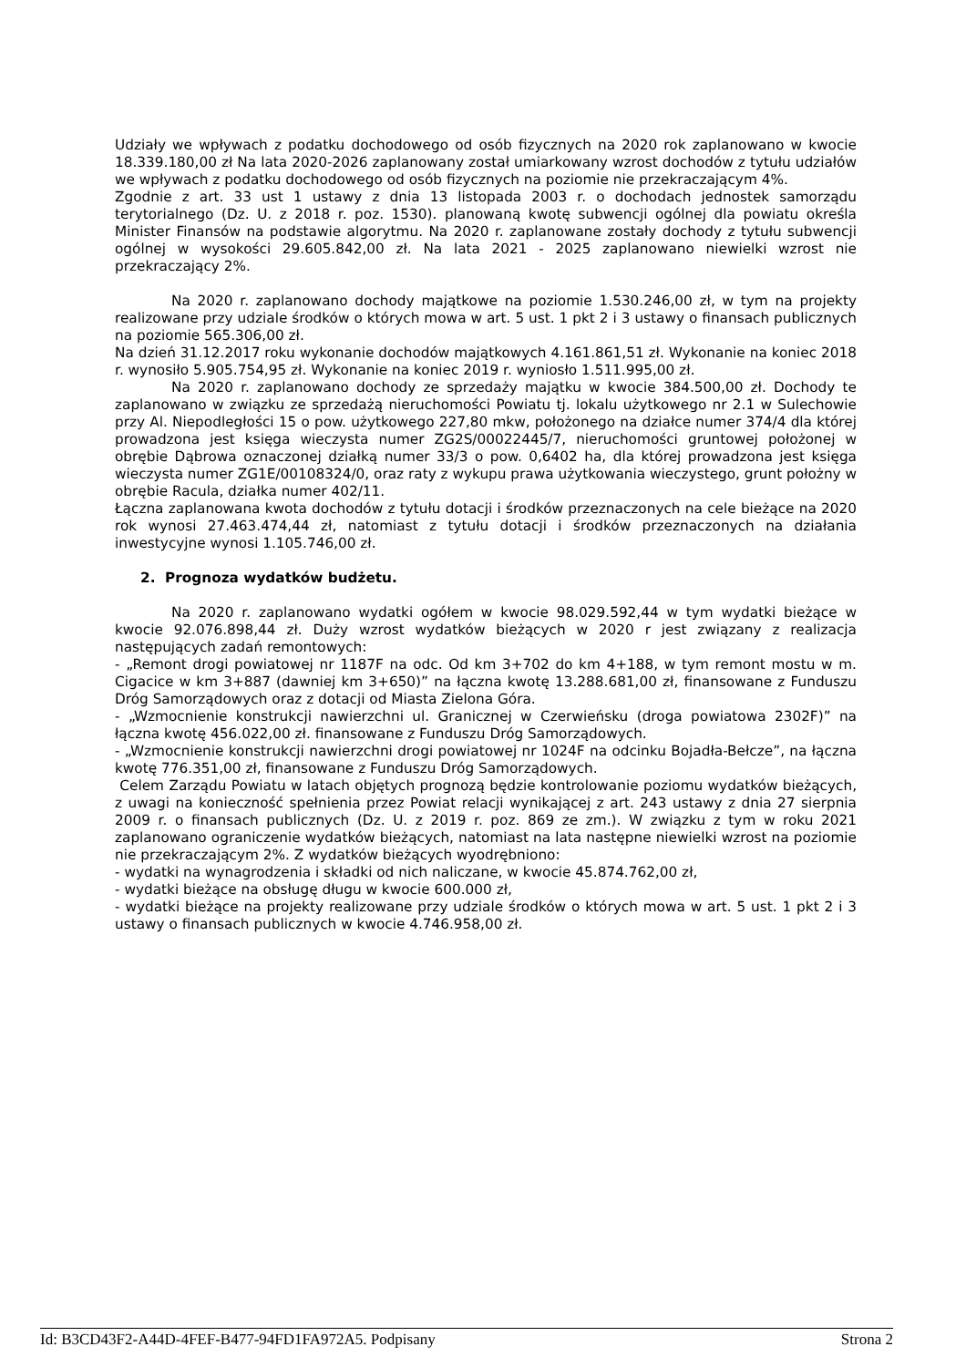Udziały we wpływach z podatku dochodowego od osób fizycznych na 2020 rok zaplanowano w kwocie 18.339.180,00 zł Na lata 2020-2026 zaplanowany został umiarkowany wzrost dochodów z tytułu udziałów we wpływach z podatku dochodowego od osób fizycznych na poziomie nie przekraczającym 4%.
Zgodnie z art. 33 ust 1 ustawy z dnia 13 listopada 2003 r. o dochodach jednostek samorządu terytorialnego (Dz. U. z 2018 r. poz. 1530). planowaną kwotę subwencji ogólnej dla powiatu określa Minister Finansów na podstawie algorytmu. Na 2020 r. zaplanowane zostały dochody z tytułu subwencji ogólnej w wysokości 29.605.842,00 zł. Na lata 2021 - 2025 zaplanowano niewielki wzrost nie przekraczający 2%.
Na 2020 r. zaplanowano dochody majątkowe na poziomie 1.530.246,00 zł, w tym na projekty realizowane przy udziale środków o których mowa w art. 5 ust. 1 pkt 2 i 3 ustawy o finansach publicznych na poziomie 565.306,00 zł.
Na dzień 31.12.2017 roku wykonanie dochodów majątkowych 4.161.861,51 zł. Wykonanie na koniec 2018 r. wynosiło 5.905.754,95 zł. Wykonanie na koniec 2019 r. wyniosło 1.511.995,00 zł.
Na 2020 r. zaplanowano dochody ze sprzedaży majątku w kwocie 384.500,00 zł. Dochody te zaplanowano w związku ze sprzedażą nieruchomości Powiatu tj. lokalu użytkowego nr 2.1 w Sulechowie przy Al. Niepodległości 15 o pow. użytkowego 227,80 mkw, położonego na działce numer 374/4 dla której prowadzona jest księga wieczysta numer ZG2S/00022445/7, nieruchomości gruntowej położonej w obrębie Dąbrowa oznaczonej działką numer 33/3 o pow. 0,6402 ha, dla której prowadzona jest księga wieczysta numer ZG1E/00108324/0, oraz raty z wykupu prawa użytkowania wieczystego, grunt położny w obrębie Racula, działka numer 402/11.
Łączna zaplanowana kwota dochodów z tytułu dotacji i środków przeznaczonych na cele bieżące na 2020 rok wynosi 27.463.474,44 zł, natomiast z tytułu dotacji i środków przeznaczonych na działania inwestycyjne wynosi 1.105.746,00 zł.
2. Prognoza wydatków budżetu.
Na 2020 r. zaplanowano wydatki ogółem w kwocie 98.029.592,44 w tym wydatki bieżące w kwocie 92.076.898,44 zł. Duży wzrost wydatków bieżących w 2020 r jest związany z realizacja następujących zadań remontowych:
- „Remont drogi powiatowej nr 1187F na odc. Od km 3+702 do km 4+188, w tym remont mostu w m. Cigacice w km 3+887 (dawniej km 3+650)” na łączna kwotę 13.288.681,00 zł, finansowane z Funduszu Dróg Samorządowych oraz z dotacji od Miasta Zielona Góra.
- „Wzmocnienie konstrukcji nawierzchni ul. Granicznej w Czerwieńsku (droga powiatowa 2302F)” na łączna kwotę 456.022,00 zł. finansowane z Funduszu Dróg Samorządowych.
- „Wzmocnienie konstrukcji nawierzchni drogi powiatowej nr 1024F na odcinku Bojadła-Bełcze”, na łączna kwotę 776.351,00 zł, finansowane z Funduszu Dróg Samorządowych.
Celem Zarządu Powiatu w latach objętych prognozą będzie kontrolowanie poziomu wydatków bieżących, z uwagi na konieczność spełnienia przez Powiat relacji wynikającej z art. 243 ustawy z dnia 27 sierpnia 2009 r. o finansach publicznych (Dz. U. z 2019 r. poz. 869 ze zm.). W związku z tym w roku 2021 zaplanowano ograniczenie wydatków bieżących, natomiast na lata następne niewielki wzrost na poziomie nie przekraczającym 2%. Z wydatków bieżących wyodrębniono:
- wydatki na wynagrodzenia i składki od nich naliczane, w kwocie 45.874.762,00 zł,
- wydatki bieżące na obsługę długu w kwocie 600.000 zł,
- wydatki bieżące na projekty realizowane przy udziale środków o których mowa w art. 5 ust. 1 pkt 2 i 3 ustawy o finansach publicznych w kwocie 4.746.958,00 zł.
Id: B3CD43F2-A44D-4FEF-B477-94FD1FA972A5. Podpisany Strona 2